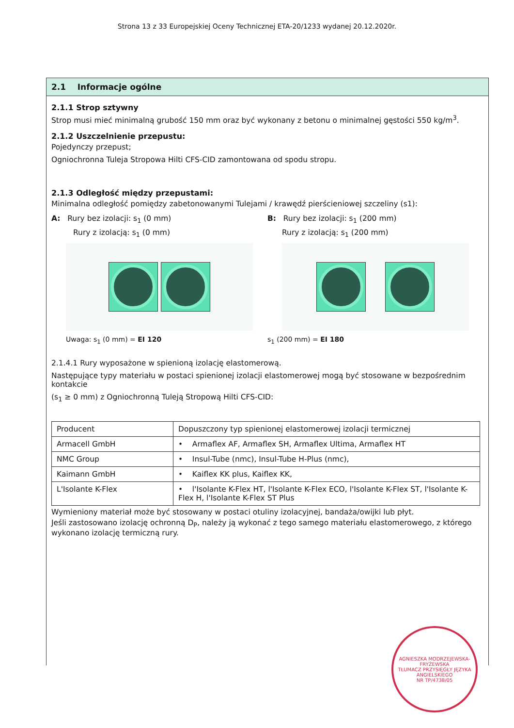Strona 13 z 33 Europejskiej Oceny Technicznej ETA-20/1233 wydanej 20.12.2020r.
2.1 Informacje ogólne
2.1.1 Strop sztywny
Strop musi mieć minimalną grubość 150 mm oraz być wykonany z betonu o minimalnej gęstości 550 kg/m<sup>3</sup>.
2.1.2 Uszczelnienie przepustu:
Pojedynczy przepust;
Ogniochronna Tuleja Stropowa Hilti CFS-CID zamontowana od spodu stropu.
2.1.3 Odległość między przepustami:
Minimalna odległość pomiędzy zabetonowanymi Tulejami / krawędź pierścieniowej szczeliny (s1):
A: Rury bez izolacji: s<sub>1</sub> (0 mm)
Rury z izolacją: s<sub>1</sub> (0 mm)
Uwaga: s<sub>1</sub> (0 mm) = EI 120
B: Rury bez izolacji: s<sub>1</sub> (200 mm)
Rury z izolacją: s<sub>1</sub> (200 mm)
s<sub>1</sub> (200 mm) = EI 180
2.1.4.1 Rury wyposażone w spienioną izolację elastomerową.
Następujące typy materiału w postaci spienionej izolacji elastomerowej mogą być stosowane w bezpośrednim kontakcie
(s<sub>1</sub> ≥ 0 mm) z Ogniochronną Tuleją Stropową Hilti CFS-CID:
| Producent | Dopuszczony typ spienionej elastomerowej izolacji termicznej |
| --- | --- |
| Armacell GmbH | • Armaflex AF, Armaflex SH, Armaflex Ultima, Armaflex HT |
| NMC Group | • Insul-Tube (nmc), Insul-Tube H-Plus (nmc), |
| Kaimann GmbH | • Kaiflex KK plus, Kaiflex KK, |
| L'Isolante K-Flex | • l'Isolante K-Flex HT, l'Isolante K-Flex ECO, l'Isolante K-Flex ST, l'Isolante K-Flex H, l'Isolante K-Flex ST Plus |
Wymieniony materiał może być stosowany w postaci otuliny izolacyjnej, bandaża/owijki lub płyt.
Jeśli zastosowano izolację ochronną D<sub>P</sub>, należy ją wykonać z tego samego materiału elastomerowego, z którego wykonano izolację termiczną rury.
AGNIESZKA MODRZEJEWSKA-FRYŻEWSKA
TŁUMACZ PRZYSIĘGŁY JĘZYKA ANGIELSKIEGO
NR TP/4738/05